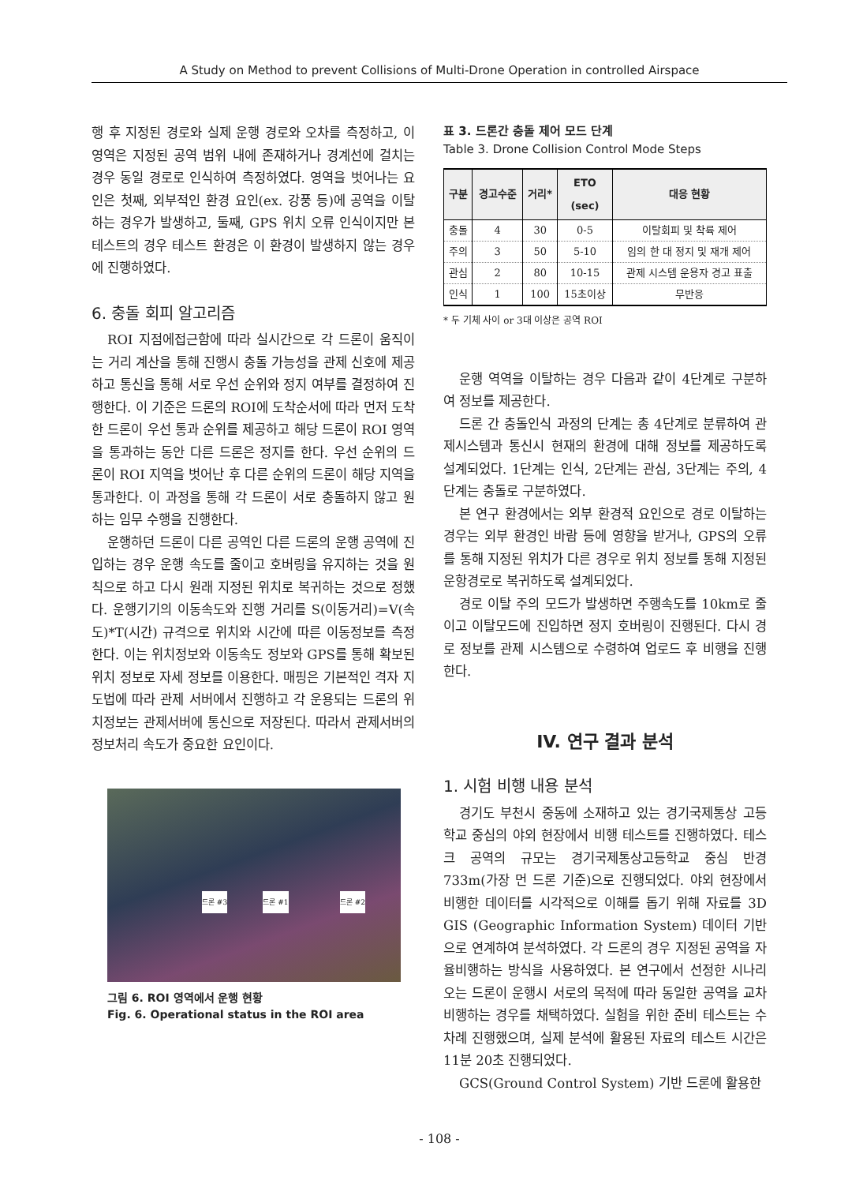A Study on Method to prevent Collisions of Multi-Drone Operation in controlled Airspace
행 후 지정된 경로와 실제 운행 경로와 오차를 측정하고, 이 영역은 지정된 공역 범위 내에 존재하거나 경계선에 걸치는 경우 동일 경로로 인식하여 측정하였다. 영역을 벗어나는 요인은 첫째, 외부적인 환경 요인(ex. 강풍 등)에 공역을 이탈하는 경우가 발생하고, 둘째, GPS 위치 오류 인식이지만 본 테스트의 경우 테스트 환경은 이 환경이 발생하지 않는 경우에 진행하였다.
6. 충돌 회피 알고리즘
ROI 지점에접근함에 따라 실시간으로 각 드론이 움직이는 거리 계산을 통해 진행시 충돌 가능성을 관제 신호에 제공하고 통신을 통해 서로 우선 순위와 정지 여부를 결정하여 진행한다. 이 기준은 드론의 ROI에 도착순서에 따라 먼저 도착한 드론이 우선 통과 순위를 제공하고 해당 드론이 ROI 영역을 통과하는 동안 다른 드론은 정지를 한다. 우선 순위의 드론이 ROI 지역을 벗어난 후 다른 순위의 드론이 해당 지역을 통과한다. 이 과정을 통해 각 드론이 서로 충돌하지 않고 원하는 임무 수행을 진행한다.
운행하던 드론이 다른 공역인 다른 드론의 운행 공역에 진입하는 경우 운행 속도를 줄이고 호버링을 유지하는 것을 원칙으로 하고 다시 원래 지정된 위치로 복귀하는 것으로 정했다. 운행기기의 이동속도와 진행 거리를 S(이동거리)=V(속도)*T(시간) 규격으로 위치와 시간에 따른 이동정보를 측정한다. 이는 위치정보와 이동속도 정보와 GPS를 통해 확보된 위치 정보로 자세 정보를 이용한다. 매핑은 기본적인 격자 지도법에 따라 관제 서버에서 진행하고 각 운용되는 드론의 위치정보는 관제서버에 통신으로 저장된다. 따라서 관제서버의 정보처리 속도가 중요한 요인이다.
드론 #3 드론 #1 드론 #2
그림 6. ROI 영역에서 운행 현황
Fig. 6. Operational status in the ROI area
표 3. 드론간 충돌 제어 모드 단계
Table 3. Drone Collision Control Mode Steps
| 구분 | 경고수준 | 거리* | ETO (sec) | 대응 현황 |
| --- | --- | --- | --- | --- |
| 충돌 | 4 | 30 | 0-5 | 이탈회피 및 착륙 제어 |
| 주의 | 3 | 50 | 5-10 | 임의 한 대 정지 및 재개 제어 |
| 관심 | 2 | 80 | 10-15 | 관제 시스템 운용자 경고 표출 |
| 인식 | 1 | 100 | 15초이상 | 무반응 |
* 두 기체 사이 or 3대 이상은 공역 ROI
운행 역역을 이탈하는 경우 다음과 같이 4단계로 구분하여 정보를 제공한다.
드론 간 충돌인식 과정의 단계는 총 4단계로 분류하여 관제시스템과 통신시 현재의 환경에 대해 정보를 제공하도록 설계되었다. 1단계는 인식, 2단계는 관심, 3단계는 주의, 4단계는 충돌로 구분하였다.
본 연구 환경에서는 외부 환경적 요인으로 경로 이탈하는 경우는 외부 환경인 바람 등에 영향을 받거나, GPS의 오류를 통해 지정된 위치가 다른 경우로 위치 정보를 통해 지정된 운항경로로 복귀하도록 설계되었다.
경로 이탈 주의 모드가 발생하면 주행속도를 10km로 줄이고 이탈모드에 진입하면 정지 호버링이 진행된다. 다시 경로 정보를 관제 시스템으로 수령하여 업로드 후 비행을 진행한다.
IV. 연구 결과 분석
1. 시험 비행 내용 분석
경기도 부천시 중동에 소재하고 있는 경기국제통상 고등학교 중심의 야외 현장에서 비행 테스트를 진행하였다. 테스크 공역의 규모는 경기국제통상고등학교 중심 반경 733m(가장 먼 드론 기준)으로 진행되었다. 야외 현장에서 비행한 데이터를 시각적으로 이해를 돕기 위해 자료를 3D GIS (Geographic Information System) 데이터 기반으로 연계하여 분석하였다. 각 드론의 경우 지정된 공역을 자율비행하는 방식을 사용하였다. 본 연구에서 선정한 시나리오는 드론이 운행시 서로의 목적에 따라 동일한 공역을 교차 비행하는 경우를 채택하였다. 실험을 위한 준비 테스트는 수차례 진행했으며, 실제 분석에 활용된 자료의 테스트 시간은 11분 20초 진행되었다.
GCS(Ground Control System) 기반 드론에 활용한
- 108 -